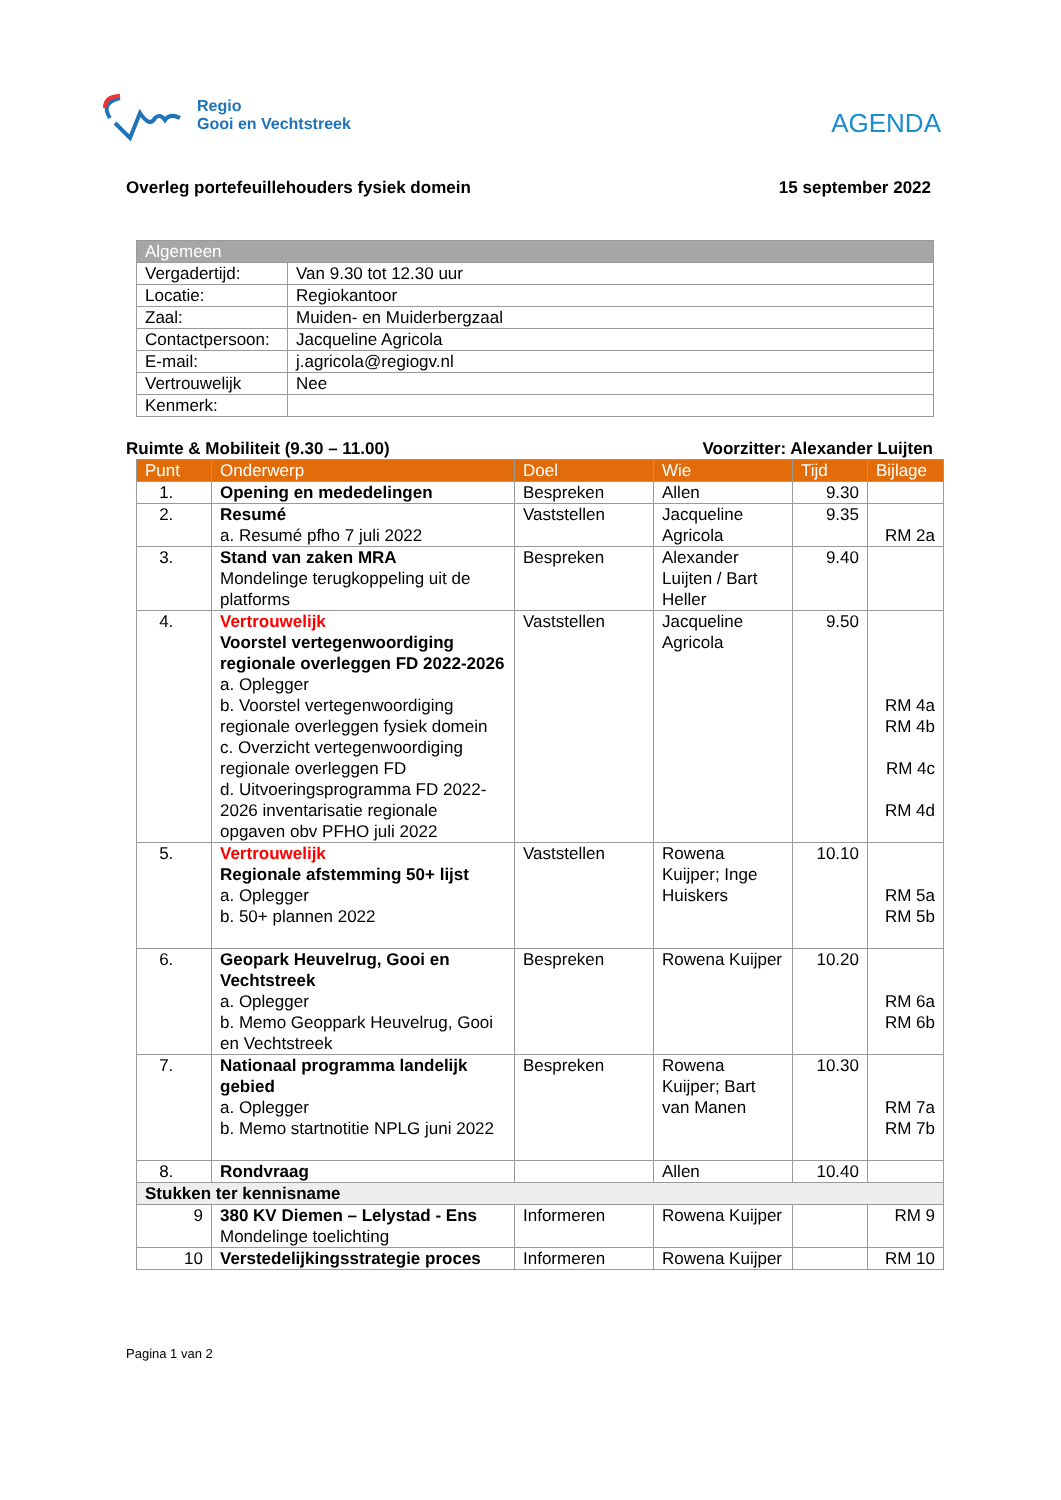Regio
Gooi en Vechtstreek
AGENDA
Overleg portefeuillehouders fysiek domein 15 september 2022
| Algemeen | |
| --- | --- |
| Vergadertijd: | Van 9.30 tot 12.30 uur |
| Locatie: | Regiokantoor |
| Zaal: | Muiden- en Muiderbergzaal |
| Contactpersoon: | Jacqueline Agricola |
| E-mail: | j.agricola@regiogv.nl |
| Vertrouwelijk | Nee |
| Kenmerk: | |
Ruimte & Mobiliteit (9.30 – 11.00) Voorzitter: Alexander Luijten
| Punt | Onderwerp | Doel | Wie | Tijd | Bijlage |
| --- | --- | --- | --- | --- | --- |
| 1. | Opening en mededelingen | Bespreken | Allen | 9.30 | |
| 2. | Resumé a. Resumé pfho 7 juli 2022 | Vaststellen | Jacqueline Agricola | 9.35 | RM 2a |
| 3. | Stand van zaken MRA Mondelinge terugkoppeling uit de platforms | Bespreken | Alexander Luijten / Bart Heller | 9.40 | |
| 4. | Vertrouwelijk Voorstel vertegenwoordiging regionale overleggen FD 2022-2026 a. Oplegger b. Voorstel vertegenwoordiging regionale overleggen fysiek domein c. Overzicht vertegenwoordiging regionale overleggen FD d. Uitvoeringsprogramma FD 2022-2026 inventarisatie regionale opgaven obv PFHO juli 2022 | Vaststellen | Jacqueline Agricola | 9.50 | RM 4a RM 4b RM 4c RM 4d |
| 5. | Vertrouwelijk Regionale afstemming 50+ lijst a. Oplegger b. 50+ plannen 2022 | Vaststellen | Rowena Kuijper; Inge Huiskers | 10.10 | RM 5a RM 5b |
| 6. | Geopark Heuvelrug, Gooi en Vechtstreek a. Oplegger b. Memo Geoppark Heuvelrug, Gooi en Vechtstreek | Bespreken | Rowena Kuijper | 10.20 | RM 6a RM 6b |
| 7. | Nationaal programma landelijk gebied a. Oplegger b. Memo startnotitie NPLG juni 2022 | Bespreken | Rowena Kuijper; Bart van Manen | 10.30 | RM 7a RM 7b |
| 8. | Rondvraag | | Allen | 10.40 | |
| Stukken ter kennisname | | | | | |
| 9 | 380 KV Diemen – Lelystad - Ens Mondelinge toelichting | Informeren | Rowena Kuijper | | RM 9 |
| 10 | Verstedelijkingsstrategie proces | Informeren | Rowena Kuijper | | RM 10 |
Pagina 1 van 2